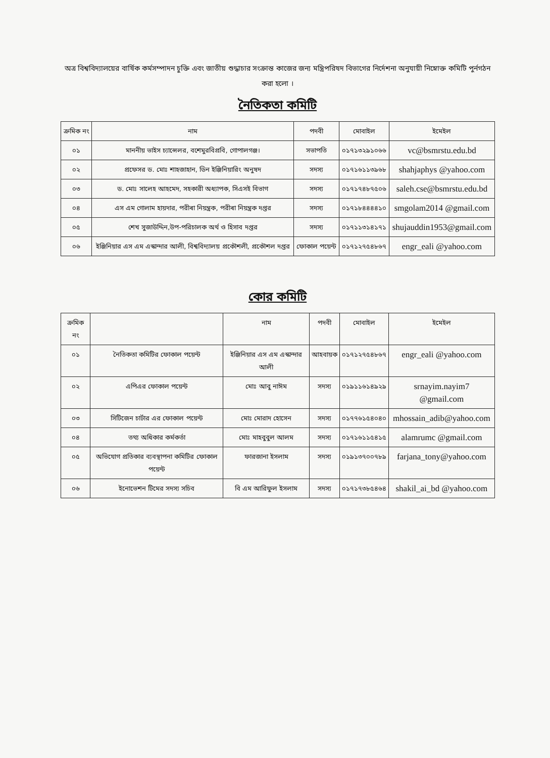অত্র বিশ্ববিদ্যালয়ের বার্ষিক কর্মসম্পাদন চুক্তি এবং জাতীয় শুদ্ধাচার সংক্রান্ত কাজের জন্য মন্ত্রিপরিষদ বিভাগের নির্দেশনা অনুযায়ী নিম্নোক্ত কমিটি পুর্নগঠন করা হলো ।
নৈতিকতা কমিটি
| ক্রমিক নং | নাম | পদবী | মোবাইল | ইমেইল |
| --- | --- | --- | --- | --- |
| ০১ | মাননীয় ভাইস চ্যান্সেলর, বশেমুরবিপ্রবি, গোপালগঞ্জ। | সভাপতি | ০১৭১৩২৯১০৬৬ | vc@bsmrstu.edu.bd |
| ০২ | প্রফেসর ড. মোঃ শাহজাহান, ডিন ইঞ্জিনিয়ারিং অনুষদ | সদস্য | ০১৭১৬১১৩৯৬৮ | shahjaphys @yahoo.com |
| ০৩ | ড. মোঃ সালেহ আহমেদ, সহকারী অধ্যাপক, সিএসই বিভাগ | সদস্য | ০১৭১৭৪৮৭৫০৬ | saleh.cse@bsmrstu.edu.bd |
| ০৪ | এস এম গোলাম হায়দার, পরীৰা নিয়ন্ত্রক, পরীৰা নিয়ন্ত্রক দপ্তর | সদস্য | ০১৭১৮৪৪৪৪১০ | smgolam2014 @gmail.com |
| ০৫ | শেখ সুজাউদ্দিন,উপ-পরিচালক অর্থ ও হিসাব দপ্তর | সদস্য | ০১৭১১৩১৪১৭১ | shujauddin1953@gmail.com |
| ০৬ | ইঞ্জিনিয়ার এস এম এস্কান্দার আলী, বিশ্ববিদ্যালয় প্রকৌশলী, প্রকৌশল দপ্তর | ফোকাল পয়েন্ট | ০১৭১২৭৫৪৮৬৭ | engr_eali @yahoo.com |
কোর কমিটি
| ক্রমিক নং | | নাম | পদবী | মোবাইল | ইমেইল |
| --- | --- | --- | --- | --- | --- |
| ০১ | নৈতিকতা কমিটির ফোকাল পয়েন্ট | ইঞ্জিনিয়ার এস এম এস্কান্দার আলী | আহবায়ক | ০১৭১২৭৫৪৮৬৭ | engr_eali @yahoo.com |
| ০২ | এপিএর ফোকাল পয়েন্ট | মোঃ আবু নাঈম | সদস্য | ০১৯১১৬১৪৯২৯ | srnayim.nayim7 @gmail.com |
| ০৩ | সিটিজেন চার্টার এর ফোকাল পয়েন্ট | মোঃ মোরাদ হোসেন | সদস্য | ০১৭৭৬১৫৪০৪০ | mhossain_adib@yahoo.com |
| ০৪ | তথ্য অধিকার কর্মকর্তা | মোঃ মাহবুবুল আলম | সদস্য | ০১৭১৬১১৫৪১৫ | alamrumc @gmail.com |
| ০৫ | অভিযোগ প্রতিকার ব্যবস্থাপনা কমিটির ফোকাল পয়েন্ট | ফারজানা ইসলাম | সদস্য | ০১৯১৩৭০০৭৮৯ | farjana_tony@yahoo.com |
| ০৬ | ইনোভেশন টিমের সদস্য সচিব | বি এম আরিফুল ইসলাম | সদস্য | ০১৭১৭৩৮৫৪৬৪ | shakil_ai_bd @yahoo.com |